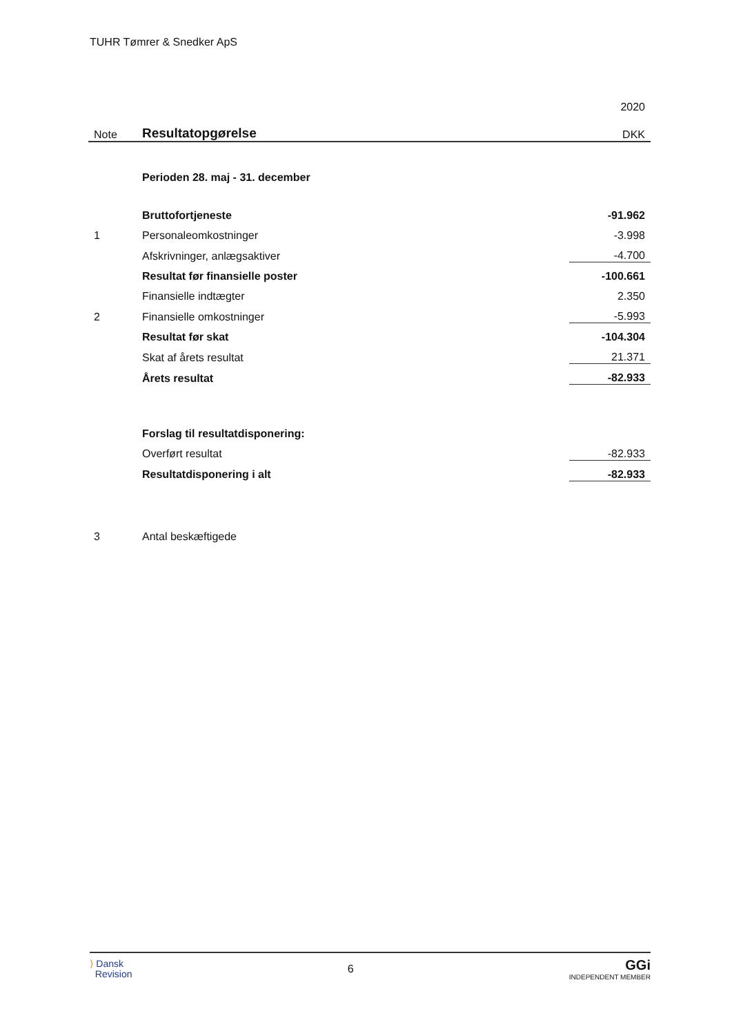TUHR Tømrer & Snedker ApS
| | | 2020 |
| Note | Resultatopgørelse | DKK |
| | Perioden 28. maj - 31. december | |
| | Bruttofortjeneste | -91.962 |
| 1 | Personaleomkostninger | -3.998 |
| | Afskrivninger, anlægsaktiver | -4.700 |
| | Resultat før finansielle poster | -100.661 |
| | Finansielle indtægter | 2.350 |
| 2 | Finansielle omkostninger | -5.993 |
| | Resultat før skat | -104.304 |
| | Skat af årets resultat | 21.371 |
| | Årets resultat | -82.933 |
| | Forslag til resultatdisponering: | |
| | Overført resultat | -82.933 |
| | Resultatdisponering i alt | -82.933 |
| 3 | Antal beskæftigede | |
⟩ Dansk
Revision
6
GGi
INDEPENDENT MEMBER